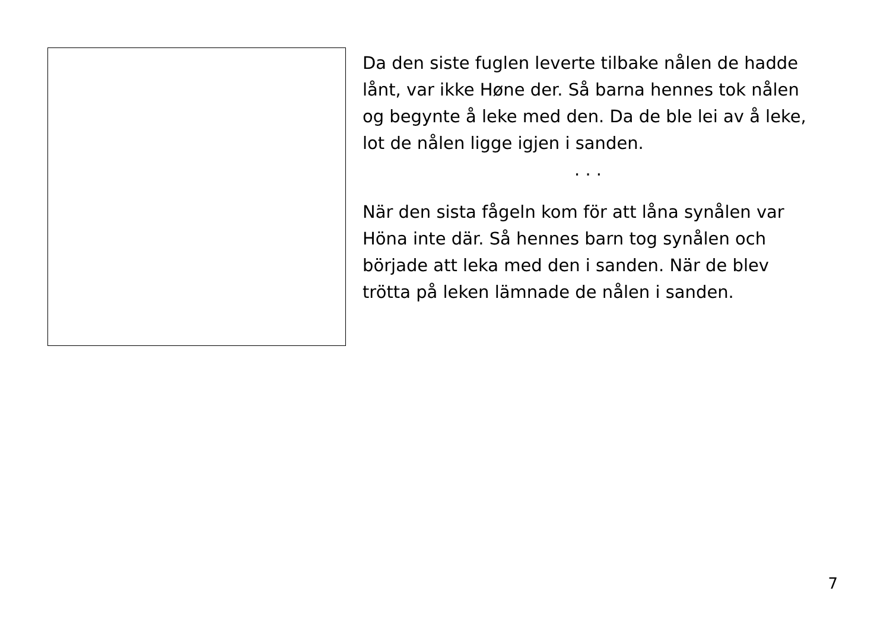Da den siste fuglen leverte tilbake nålen de hadde lånt, var ikke Høne der. Så barna hennes tok nålen og begynte å leke med den. Da de ble lei av å leke, lot de nålen ligge igjen i sanden.
· · ·
När den sista fågeln kom för att låna synålen var Höna inte där. Så hennes barn tog synålen och började att leka med den i sanden. När de blev trötta på leken lämnade de nålen i sanden.
7